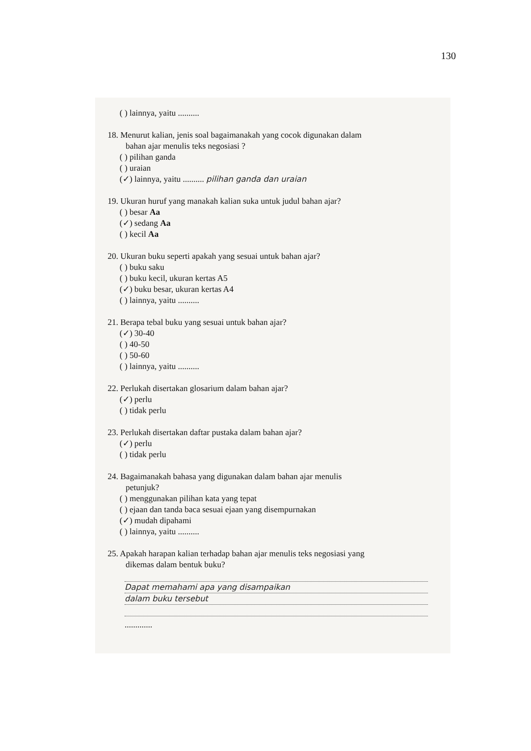130
( ) lainnya, yaitu ..........
18. Menurut kalian, jenis soal bagaimanakah yang cocok digunakan dalam
bahan ajar menulis teks negosiasi ?
( ) pilihan ganda
( ) uraian
(✓) lainnya, yaitu .......... pilihan ganda dan uraian
19. Ukuran huruf yang manakah kalian suka untuk judul bahan ajar?
( ) besar Aa
(✓) sedang Aa
( ) kecil Aa
20. Ukuran buku seperti apakah yang sesuai untuk bahan ajar?
( ) buku saku
( ) buku kecil, ukuran kertas A5
(✓) buku besar, ukuran kertas A4
( ) lainnya, yaitu ..........
21. Berapa tebal buku yang sesuai untuk bahan ajar?
(✓) 30-40
( ) 40-50
( ) 50-60
( ) lainnya, yaitu ..........
22. Perlukah disertakan glosarium dalam bahan ajar?
(✓) perlu
( ) tidak perlu
23. Perlukah disertakan daftar pustaka dalam bahan ajar?
(✓) perlu
( ) tidak perlu
24. Bagaimanakah bahasa yang digunakan dalam bahan ajar menulis
petunjuk?
( ) menggunakan pilihan kata yang tepat
( ) ejaan dan tanda baca sesuai ejaan yang disempurnakan
(✓) mudah dipahami
( ) lainnya, yaitu ..........
25. Apakah harapan kalian terhadap bahan ajar menulis teks negosiasi yang
dikemas dalam bentuk buku?
Dapat memahami apa yang disampaikan
dalam buku tersebut
.............